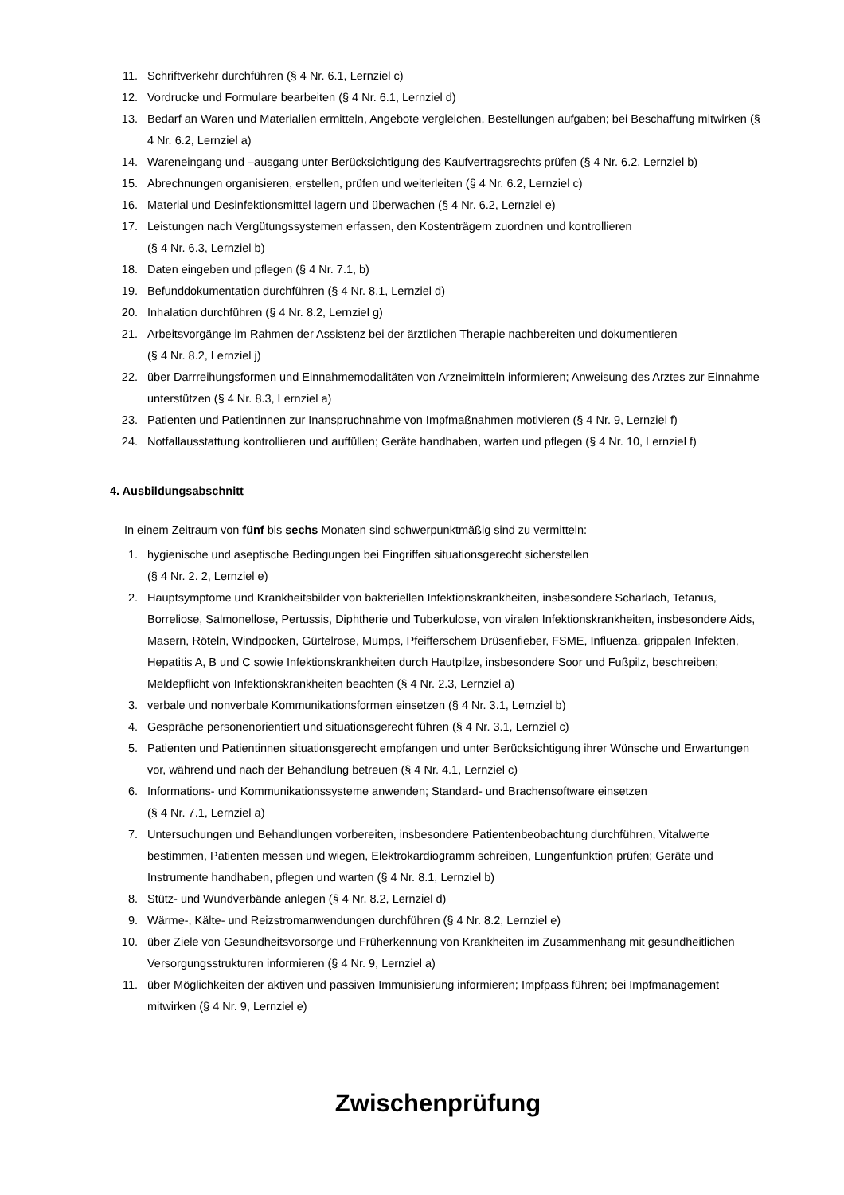11. Schriftverkehr durchführen (§ 4 Nr. 6.1, Lernziel c)
12. Vordrucke und Formulare bearbeiten (§ 4 Nr. 6.1, Lernziel d)
13. Bedarf an Waren und Materialien ermitteln, Angebote vergleichen, Bestellungen aufgaben; bei Beschaffung mitwirken (§ 4 Nr. 6.2, Lernziel a)
14. Wareneingang und –ausgang unter Berücksichtigung des Kaufvertragsrechts prüfen (§ 4 Nr. 6.2, Lernziel b)
15. Abrechnungen organisieren, erstellen, prüfen und weiterleiten (§ 4 Nr. 6.2, Lernziel c)
16. Material und Desinfektionsmittel lagern und überwachen (§ 4 Nr. 6.2, Lernziel e)
17. Leistungen nach Vergütungssystemen erfassen, den Kostenträgern zuordnen und kontrollieren
(§ 4 Nr. 6.3, Lernziel b)
18. Daten eingeben und pflegen (§ 4 Nr. 7.1, b)
19. Befunddokumentation durchführen (§ 4 Nr. 8.1, Lernziel d)
20. Inhalation durchführen (§ 4 Nr. 8.2, Lernziel g)
21. Arbeitsvorgänge im Rahmen der Assistenz bei der ärztlichen Therapie nachbereiten und dokumentieren
(§ 4 Nr. 8.2, Lernziel j)
22. über Darrreihungsformen und Einnahmemodalitäten von Arzneimitteln informieren; Anweisung des Arztes zur Einnahme unterstützen (§ 4 Nr. 8.3, Lernziel a)
23. Patienten und Patientinnen zur Inanspruchnahme von Impfmaßnahmen motivieren (§ 4 Nr. 9, Lernziel f)
24. Notfallausstattung kontrollieren und auffüllen; Geräte handhaben, warten und pflegen (§ 4 Nr. 10, Lernziel f)
4. Ausbildungsabschnitt
In einem Zeitraum von fünf bis sechs Monaten sind schwerpunktmäßig sind zu vermitteln:
1. hygienische und aseptische Bedingungen bei Eingriffen situationsgerecht sicherstellen
(§ 4 Nr. 2. 2, Lernziel e)
2. Hauptsymptome und Krankheitsbilder von bakteriellen Infektionskrankheiten, insbesondere Scharlach, Tetanus, Borreliose, Salmonellose, Pertussis, Diphtherie und Tuberkulose, von viralen Infektionskrankheiten, insbesondere Aids, Masern, Röteln, Windpocken, Gürtelrose, Mumps, Pfeifferschem Drüsenfieber, FSME, Influenza, grippalen Infekten, Hepatitis A, B und C sowie Infektionskrankheiten durch Hautpilze, insbesondere Soor und Fußpilz, beschreiben; Meldepflicht von Infektionskrankheiten beachten (§ 4 Nr. 2.3, Lernziel a)
3. verbale und nonverbale Kommunikationsformen einsetzen (§ 4 Nr. 3.1, Lernziel b)
4. Gespräche personenorientiert und situationsgerecht führen (§ 4 Nr. 3.1, Lernziel c)
5. Patienten und Patientinnen situationsgerecht empfangen und unter Berücksichtigung ihrer Wünsche und Erwartungen vor, während und nach der Behandlung betreuen (§ 4 Nr. 4.1, Lernziel c)
6. Informations- und Kommunikationssysteme anwenden; Standard- und Brachensoftware einsetzen
(§ 4 Nr. 7.1, Lernziel a)
7. Untersuchungen und Behandlungen vorbereiten, insbesondere Patientenbeobachtung durchführen, Vitalwerte bestimmen, Patienten messen und wiegen, Elektrokardiogramm schreiben, Lungenfunktion prüfen; Geräte und Instrumente handhaben, pflegen und warten (§ 4 Nr. 8.1, Lernziel b)
8. Stütz- und Wundverbände anlegen (§ 4 Nr. 8.2, Lernziel d)
9. Wärme-, Kälte- und Reizstromanwendungen durchführen (§ 4 Nr. 8.2, Lernziel e)
10. über Ziele von Gesundheitsvorsorge und Früherkennung von Krankheiten im Zusammenhang mit gesundheitlichen Versorgungsstrukturen informieren (§ 4 Nr. 9, Lernziel a)
11. über Möglichkeiten der aktiven und passiven Immunisierung informieren; Impfpass führen; bei Impfmanagement mitwirken (§ 4 Nr. 9, Lernziel e)
Zwischenprüfung